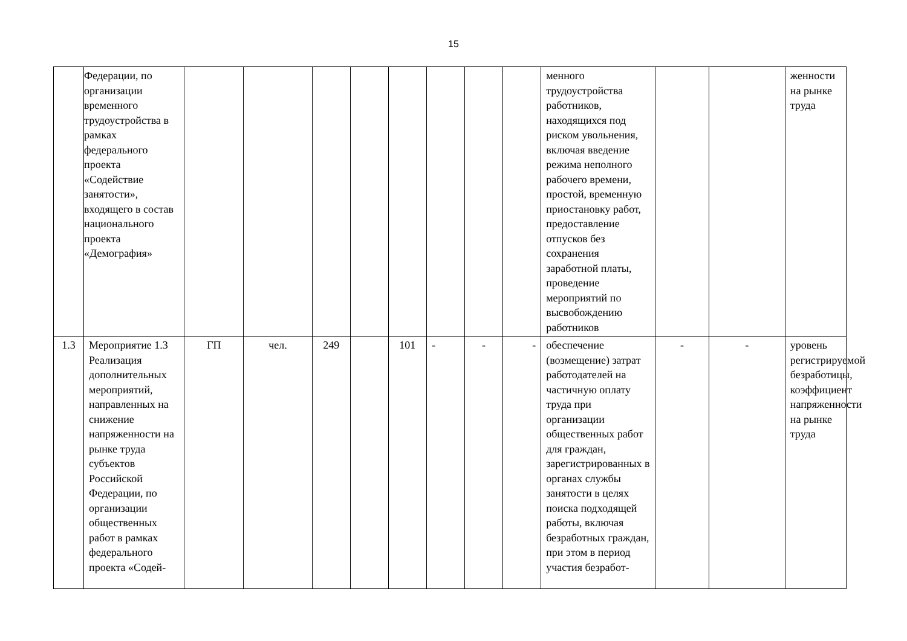15
| | Федерации, по организации временного трудоустройства в рамках федерального проекта «Содействие занятости», входящего в состав национального проекта «Демография» | | | | | | | | | менного трудоустройства работников, находящихся под риском увольнения, включая введение режима неполного рабочего времени, простой, временную приостановку работ, предоставление отпусков без сохранения заработной платы, проведение мероприятий по высвобождению работников | | | женности на рынке труда |
| 1.3 | Мероприятие 1.3 Реализация дополнительных мероприятий, направленных на снижение напряженности на рынке труда субъектов Российской Федерации, по организации общественных работ в рамках федерального проекта «Содей- | ГП | чел. | 249 | | 101 | - | - | - | обеспечение (возмещение) затрат работодателей на частичную оплату труда при организации общественных работ для граждан, зарегистрированных в органах службы занятости в целях поиска подходящей работы, включая безработных граждан, при этом в период участия безработ- | - | - | уровень регистрируемой безработицы, коэффициент напряженности на рынке труда |